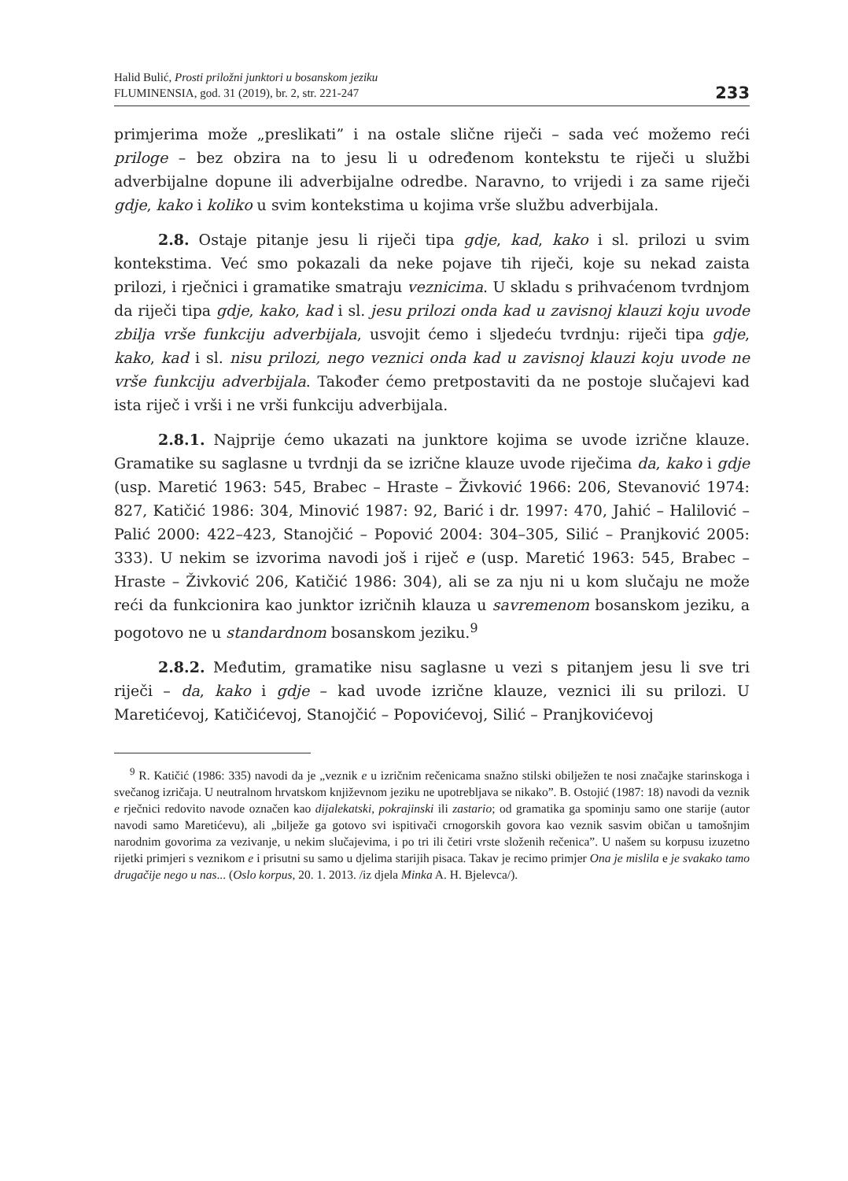Halid Bulić, Prosti priložni junktori u bosanskom jeziku
FLUMINENSIA, god. 31 (2019), br. 2, str. 221-247
233
primjerima može „preslikati” i na ostale slične riječi – sada već možemo reći priloge – bez obzira na to jesu li u određenom kontekstu te riječi u službi adverbijalne dopune ili adverbijalne odredbe. Naravno, to vrijedi i za same riječi gdje, kako i koliko u svim kontekstima u kojima vrše službu adverbijala.
2.8. Ostaje pitanje jesu li riječi tipa gdje, kad, kako i sl. prilozi u svim kontekstima. Već smo pokazali da neke pojave tih riječi, koje su nekad zaista prilozi, i rječnici i gramatike smatraju veznicima. U skladu s prihvaćenom tvrdnjom da riječi tipa gdje, kako, kad i sl. jesu prilozi onda kad u zavisnoj klauzi koju uvode zbilja vrše funkciju adverbijala, usvojit ćemo i sljedeću tvrdnju: riječi tipa gdje, kako, kad i sl. nisu prilozi, nego veznici onda kad u zavisnoj klauzi koju uvode ne vrše funkciju adverbijala. Također ćemo pretpostaviti da ne postoje slučajevi kad ista riječ i vrši i ne vrši funkciju adverbijala.
2.8.1. Najprije ćemo ukazati na junktore kojima se uvode izrične klauze. Gramatike su saglasne u tvrdnji da se izrične klauze uvode riječima da, kako i gdje (usp. Maretić 1963: 545, Brabec – Hraste – Živković 1966: 206, Stevanović 1974: 827, Katičić 1986: 304, Minović 1987: 92, Barić i dr. 1997: 470, Jahić – Halilović – Palić 2000: 422–423, Stanojčić – Popović 2004: 304–305, Silić – Pranjković 2005: 333). U nekim se izvorima navodi još i riječ e (usp. Maretić 1963: 545, Brabec – Hraste – Živković 206, Katičić 1986: 304), ali se za nju ni u kom slučaju ne može reći da funkcionira kao junktor izričnih klauza u savremenom bosanskom jeziku, a pogotovo ne u standardnom bosanskom jeziku.<sup>9</sup>
2.8.2. Međutim, gramatike nisu saglasne u vezi s pitanjem jesu li sve tri riječi – da, kako i gdje – kad uvode izrične klauze, veznici ili su prilozi. U Maretićevoj, Katičićevoj, Stanojčić – Popovićevoj, Silić – Pranjkovićevoj
<sup>9</sup> R. Katičić (1986: 335) navodi da je „veznik e u izričnim rečenicama snažno stilski obilježen te nosi značajke starinskoga i svečanog izričaja. U neutralnom hrvatskom književnom jeziku ne upotrebljava se nikako”. B. Ostojić (1987: 18) navodi da veznik e rječnici redovito navode označen kao dijalekatski, pokrajinski ili zastario; od gramatika ga spominju samo one starije (autor navodi samo Maretićevu), ali „bilježe ga gotovo svi ispitivači crnogorskih govora kao veznik sasvim običan u tamošnjim narodnim govorima za vezivanje, u nekim slučajevima, i po tri ili četiri vrste složenih rečenica”. U našem su korpusu izuzetno rijetki primjeri s veznikom e i prisutni su samo u djelima starijih pisaca. Takav je recimo primjer Ona je mislila e je svakako tamo drugačije nego u nas... (Oslo korpus, 20. 1. 2013. /iz djela Minka A. H. Bjelevca/).